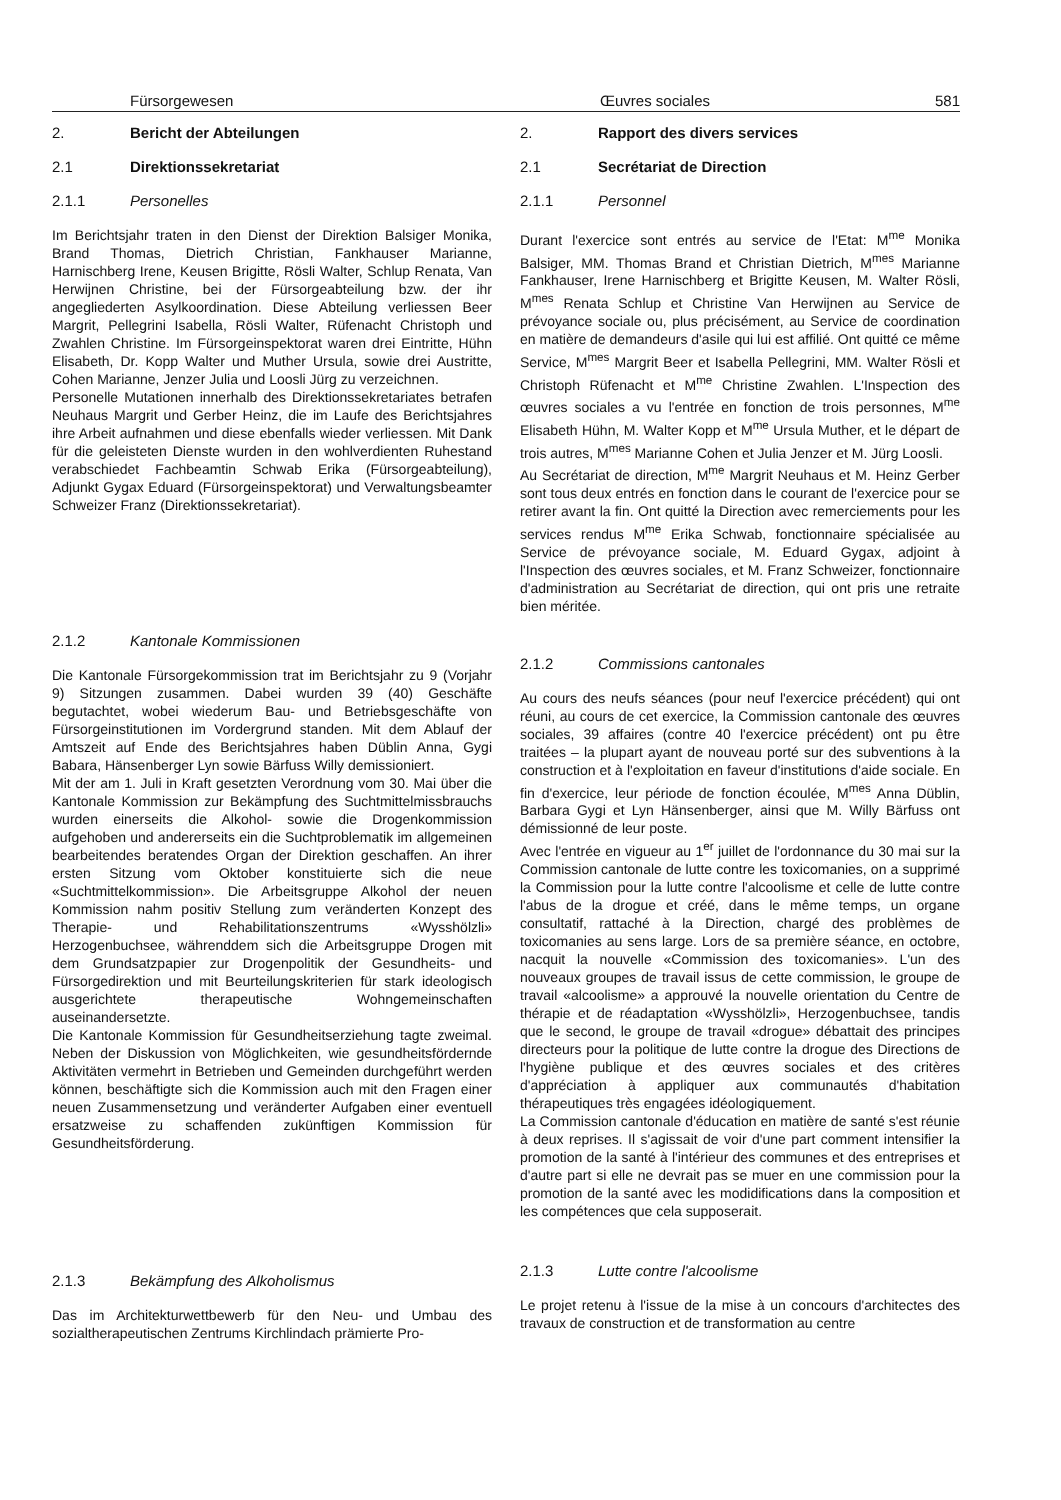Fürsorgewesen Œuvres sociales 581
2. Bericht der Abteilungen
2.1 Direktionssekretariat
2.1.1 Personelles
Im Berichtsjahr traten in den Dienst der Direktion Balsiger Monika, Brand Thomas, Dietrich Christian, Fankhauser Marianne, Harnischberg Irene, Keusen Brigitte, Rösli Walter, Schlup Renata, Van Herwijnen Christine, bei der Fürsorgeabteilung bzw. der ihr angegliederten Asylkoordination. Diese Abteilung verliessen Beer Margrit, Pellegrini Isabella, Rösli Walter, Rüfenacht Christoph und Zwahlen Christine. Im Fürsorgeinspektorat waren drei Eintritte, Hühn Elisabeth, Dr. Kopp Walter und Muther Ursula, sowie drei Austritte, Cohen Marianne, Jenzer Julia und Loosli Jürg zu verzeichnen.
Personelle Mutationen innerhalb des Direktionssekretariates betrafen Neuhaus Margrit und Gerber Heinz, die im Laufe des Berichtsjahres ihre Arbeit aufnahmen und diese ebenfalls wieder verliessen. Mit Dank für die geleisteten Dienste wurden in den wohlverdienten Ruhestand verabschiedet Fachbeamtin Schwab Erika (Fürsorgeabteilung), Adjunkt Gygax Eduard (Fürsorgeinspektorat) und Verwaltungsbeamter Schweizer Franz (Direktionssekretariat).
2.1.2 Kantonale Kommissionen
Die Kantonale Fürsorgekommission trat im Berichtsjahr zu 9 (Vorjahr 9) Sitzungen zusammen. Dabei wurden 39 (40) Geschäfte begutachtet, wobei wiederum Bau- und Betriebsgeschäfte von Fürsorgeinstitutionen im Vordergrund standen. Mit dem Ablauf der Amtszeit auf Ende des Berichtsjahres haben Düblin Anna, Gygi Babara, Hänsenberger Lyn sowie Bärfuss Willy demissioniert.
Mit der am 1. Juli in Kraft gesetzten Verordnung vom 30. Mai über die Kantonale Kommission zur Bekämpfung des Suchtmittelmissbrauchs wurden einerseits die Alkohol- sowie die Drogenkommission aufgehoben und andererseits ein die Suchtproblematik im allgemeinen bearbeitendes beratendes Organ der Direktion geschaffen. An ihrer ersten Sitzung vom Oktober konstituierte sich die neue «Suchtmittelkommission». Die Arbeitsgruppe Alkohol der neuen Kommission nahm positiv Stellung zum veränderten Konzept des Therapie- und Rehabilitationszentrums «Wysshölzli» Herzogenbuchsee, währenddem sich die Arbeitsgruppe Drogen mit dem Grundsatzpapier zur Drogenpolitik der Gesundheits- und Fürsorgedirektion und mit Beurteilungskriterien für stark ideologisch ausgerichtete therapeutische Wohngemeinschaften auseinandersetzte.
Die Kantonale Kommission für Gesundheitserziehung tagte zweimal. Neben der Diskussion von Möglichkeiten, wie gesundheitsfördernde Aktivitäten vermehrt in Betrieben und Gemeinden durchgeführt werden können, beschäftigte sich die Kommission auch mit den Fragen einer neuen Zusammensetzung und veränderter Aufgaben einer eventuell ersatzweise zu schaffenden zukünftigen Kommission für Gesundheitsförderung.
2.1.3 Bekämpfung des Alkoholismus
Das im Architekturwettbewerb für den Neu- und Umbau des sozialtherapeutischen Zentrums Kirchlindach prämierte Pro-
2. Rapport des divers services
2.1 Secrétariat de Direction
2.1.1 Personnel
Durant l'exercice sont entrés au service de l'Etat: M<sup>me</sup> Monika Balsiger, MM. Thomas Brand et Christian Dietrich, M<sup>mes</sup> Marianne Fankhauser, Irene Harnischberg et Brigitte Keusen, M. Walter Rösli, M<sup>mes</sup> Renata Schlup et Christine Van Herwijnen au Service de prévoyance sociale ou, plus précisément, au Service de coordination en matière de demandeurs d'asile qui lui est affilié. Ont quitté ce même Service, M<sup>mes</sup> Margrit Beer et Isabella Pellegrini, MM. Walter Rösli et Christoph Rüfenacht et M<sup>me</sup> Christine Zwahlen. L'Inspection des œuvres sociales a vu l'entrée en fonction de trois personnes, M<sup>me</sup> Elisabeth Hühn, M. Walter Kopp et M<sup>me</sup> Ursula Muther, et le départ de trois autres, M<sup>mes</sup> Marianne Cohen et Julia Jenzer et M. Jürg Loosli.
Au Secrétariat de direction, M<sup>me</sup> Margrit Neuhaus et M. Heinz Gerber sont tous deux entrés en fonction dans le courant de l'exercice pour se retirer avant la fin. Ont quitté la Direction avec remerciements pour les services rendus M<sup>me</sup> Erika Schwab, fonctionnaire spécialisée au Service de prévoyance sociale, M. Eduard Gygax, adjoint à l'Inspection des œuvres sociales, et M. Franz Schweizer, fonctionnaire d'administration au Secrétariat de direction, qui ont pris une retraite bien méritée.
2.1.2 Commissions cantonales
Au cours des neufs séances (pour neuf l'exercice précédent) qui ont réuni, au cours de cet exercice, la Commission cantonale des œuvres sociales, 39 affaires (contre 40 l'exercice précédent) ont pu être traitées – la plupart ayant de nouveau porté sur des subventions à la construction et à l'exploitation en faveur d'institutions d'aide sociale. En fin d'exercice, leur période de fonction écoulée, M<sup>mes</sup> Anna Düblin, Barbara Gygi et Lyn Hänsenberger, ainsi que M. Willy Bärfuss ont démissionné de leur poste.
Avec l'entrée en vigueur au 1<sup>er</sup> juillet de l'ordonnance du 30 mai sur la Commission cantonale de lutte contre les toxicomanies, on a supprimé la Commission pour la lutte contre l'alcoolisme et celle de lutte contre l'abus de la drogue et créé, dans le même temps, un organe consultatif, rattaché à la Direction, chargé des problèmes de toxicomanies au sens large. Lors de sa première séance, en octobre, nacquit la nouvelle «Commission des toxicomanies». L'un des nouveaux groupes de travail issus de cette commission, le groupe de travail «alcoolisme» a approuvé la nouvelle orientation du Centre de thérapie et de réadaptation «Wysshölzli», Herzogenbuchsee, tandis que le second, le groupe de travail «drogue» débattait des principes directeurs pour la politique de lutte contre la drogue des Directions de l'hygiène publique et des œuvres sociales et des critères d'appréciation à appliquer aux communautés d'habitation thérapeutiques très engagées idéologiquement.
La Commission cantonale d'éducation en matière de santé s'est réunie à deux reprises. Il s'agissait de voir d'une part comment intensifier la promotion de la santé à l'intérieur des communes et des entreprises et d'autre part si elle ne devrait pas se muer en une commission pour la promotion de la santé avec les modidifications dans la composition et les compétences que cela supposerait.
2.1.3 Lutte contre l'alcoolisme
Le projet retenu à l'issue de la mise à un concours d'architectes des travaux de construction et de transformation au centre